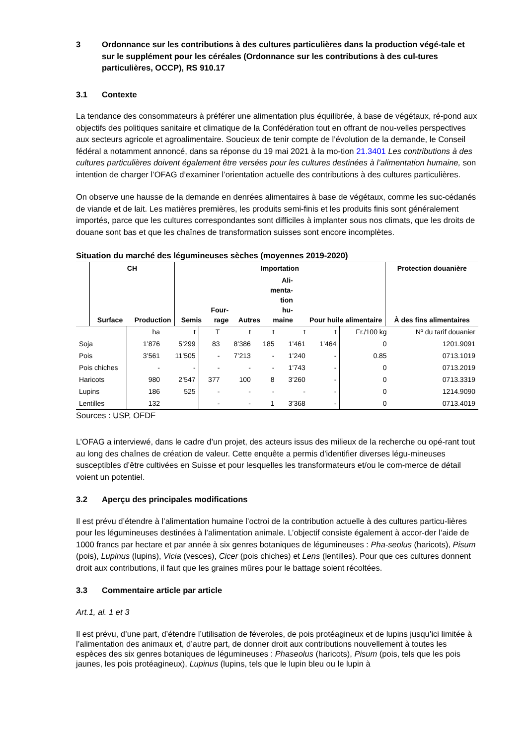3 Ordonnance sur les contributions à des cultures particulières dans la production végé-tale et sur le supplément pour les céréales (Ordonnance sur les contributions à des cul-tures particulières, OCCP), RS 910.17
3.1 Contexte
La tendance des consommateurs à préférer une alimentation plus équilibrée, à base de végétaux, ré-pond aux objectifs des politiques sanitaire et climatique de la Confédération tout en offrant de nou-velles perspectives aux secteurs agricole et agroalimentaire. Soucieux de tenir compte de l’évolution de la demande, le Conseil fédéral a notamment annoncé, dans sa réponse du 19 mai 2021 à la mo-tion 21.3401 Les contributions à des cultures particulières doivent également être versées pour les cultures destinées à l’alimentation humaine, son intention de charger l’OFAG d’examiner l’orientation actuelle des contributions à des cultures particulières.
On observe une hausse de la demande en denrées alimentaires à base de végétaux, comme les suc-cédanés de viande et de lait. Les matières premières, les produits semi-finis et les produits finis sont généralement importés, parce que les cultures correspondantes sont difficiles à implanter sous nos climats, que les droits de douane sont bas et que les chaînes de transformation suisses sont encore incomplètes.
Situation du marché des légumineuses sèches (moyennes 2019-2020)
| | | CH | | Importation | | | | | Protection douanière | |
| --- | --- | --- | --- | --- | --- | --- | --- | --- | --- | --- |
| | | | Surface | Production | Semis | Four- rage | Autres | Ali- menta- tion hu- maine | Pour huile alimentaire | À des fins alimentaires |
| | ha | t | T | t | t | t | t | Fr./100 kg | Nº du tarif douanier |
| Soja | 1’876 | 5’299 | 83 | 8’386 | 185 | 1’461 | 1’464 | 0 | 1201.9091 |
| Pois | 3’561 | 11’505 | - | 7’213 | - | 1’240 | - | 0.85 | 0713.1019 |
| Pois chiches | - | - | - | - | - | 1’743 | - | 0 | 0713.2019 |
| Haricots | 980 | 2’547 | 377 | 100 | 8 | 3’260 | - | 0 | 0713.3319 |
| Lupins | 186 | 525 | - | - | - | - | - | 0 | 1214.9090 |
| Lentilles | 132 | | - | - | 1 | 3’368 | - | 0 | 0713.4019 |
Sources : USP, OFDF
L’OFAG a interviewé, dans le cadre d’un projet, des acteurs issus des milieux de la recherche ou opé-rant tout au long des chaînes de création de valeur. Cette enquête a permis d’identifier diverses légu-mineuses susceptibles d’être cultivées en Suisse et pour lesquelles les transformateurs et/ou le com-merce de détail voient un potentiel.
3.2 Aperçu des principales modifications
Il est prévu d’étendre à l’alimentation humaine l’octroi de la contribution actuelle à des cultures particu-lières pour les légumineuses destinées à l’alimentation animale. L’objectif consiste également à accor-der l’aide de 1000 francs par hectare et par année à six genres botaniques de légumineuses : Pha-seolus (haricots), Pisum (pois), Lupinus (lupins), Vicia (vesces), Cicer (pois chiches) et Lens (lentilles). Pour que ces cultures donnent droit aux contributions, il faut que les graines mûres pour le battage soient récoltées.
3.3 Commentaire article par article
Art.1, al. 1 et 3
Il est prévu, d’une part, d’étendre l’utilisation de féveroles, de pois protéagineux et de lupins jusqu’ici limitée à l’alimentation des animaux et, d’autre part, de donner droit aux contributions nouvellement à toutes les espèces des six genres botaniques de légumineuses : Phaseolus (haricots), Pisum (pois, tels que les pois jaunes, les pois protéagineux), Lupinus (lupins, tels que le lupin bleu ou le lupin à